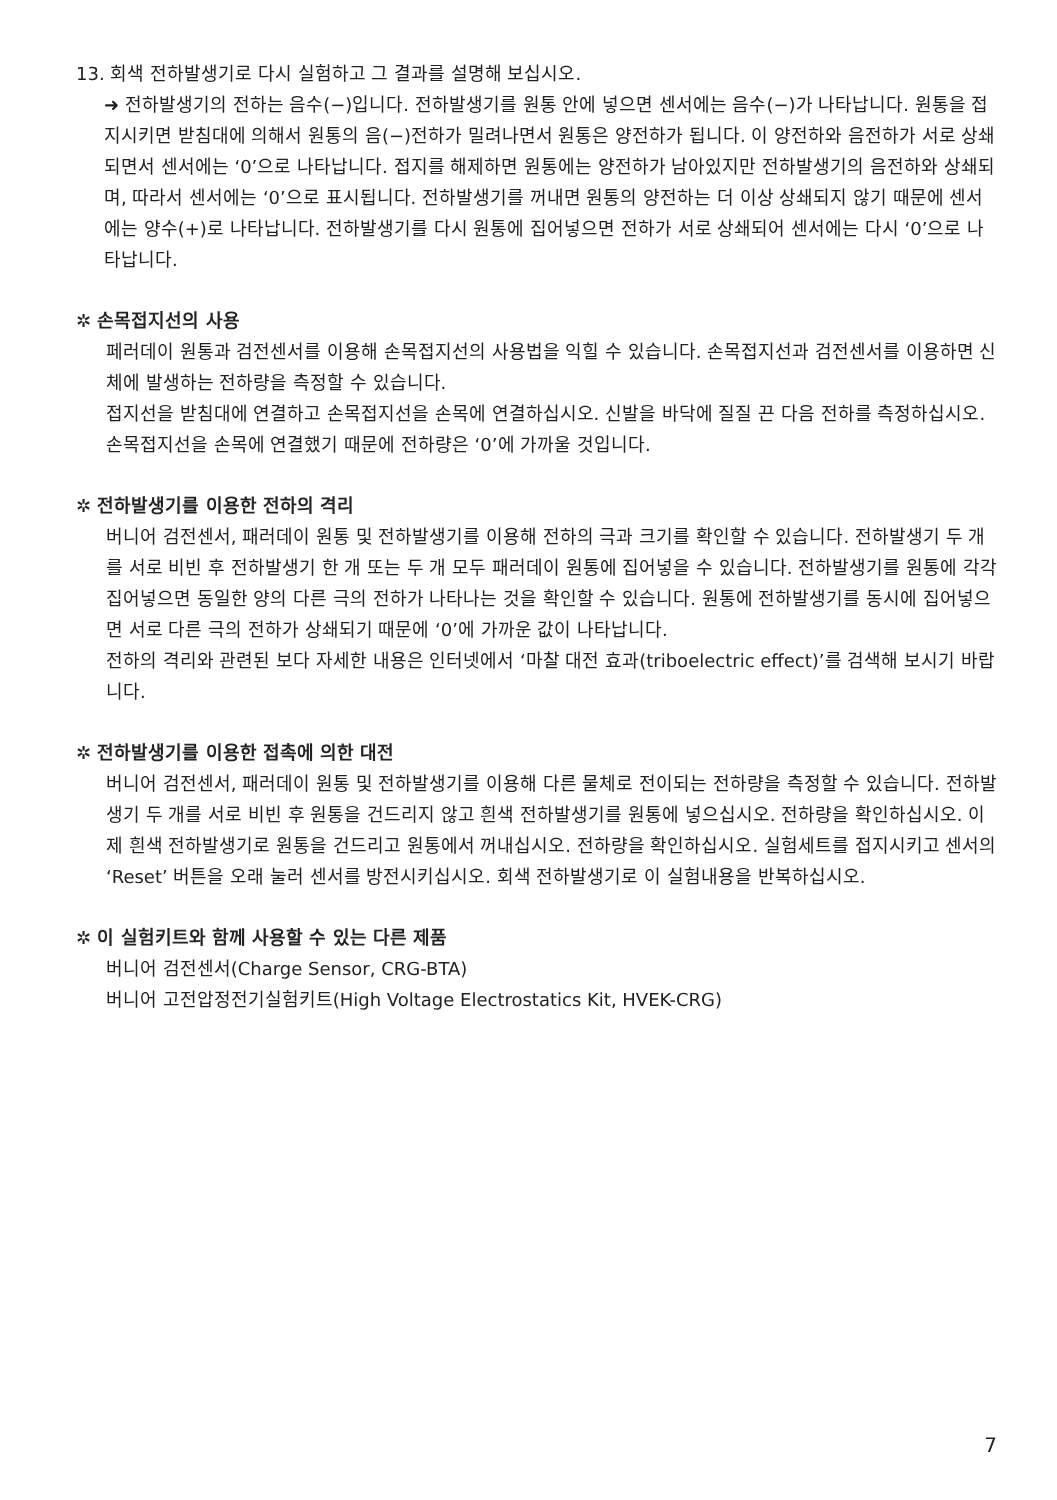13. 회색 전하발생기로 다시 실험하고 그 결과를 설명해 보십시오.
➜ 전하발생기의 전하는 음수(−)입니다. 전하발생기를 원통 안에 넣으면 센서에는 음수(−)가 나타납니다. 원통을 접지시키면 받침대에 의해서 원통의 음(−)전하가 밀려나면서 원통은 양전하가 됩니다. 이 양전하와 음전하가 서로 상쇄되면서 센서에는 ‘0’으로 나타납니다. 접지를 해제하면 원통에는 양전하가 남아있지만 전하발생기의 음전하와 상쇄되며, 따라서 센서에는 ‘0’으로 표시됩니다. 전하발생기를 꺼내면 원통의 양전하는 더 이상 상쇄되지 않기 때문에 센서에는 양수(+)로 나타납니다. 전하발생기를 다시 원통에 집어넣으면 전하가 서로 상쇄되어 센서에는 다시 ‘0’으로 나타납니다.
✲ 손목접지선의 사용
페러데이 원통과 검전센서를 이용해 손목접지선의 사용법을 익힐 수 있습니다. 손목접지선과 검전센서를 이용하면 신체에 발생하는 전하량을 측정할 수 있습니다.
접지선을 받침대에 연결하고 손목접지선을 손목에 연결하십시오. 신발을 바닥에 질질 끈 다음 전하를 측정하십시오. 손목접지선을 손목에 연결했기 때문에 전하량은 ‘0’에 가까울 것입니다.
✲ 전하발생기를 이용한 전하의 격리
버니어 검전센서, 패러데이 원통 및 전하발생기를 이용해 전하의 극과 크기를 확인할 수 있습니다. 전하발생기 두 개를 서로 비빈 후 전하발생기 한 개 또는 두 개 모두 패러데이 원통에 집어넣을 수 있습니다. 전하발생기를 원통에 각각 집어넣으면 동일한 양의 다른 극의 전하가 나타나는 것을 확인할 수 있습니다. 원통에 전하발생기를 동시에 집어넣으면 서로 다른 극의 전하가 상쇄되기 때문에 ‘0’에 가까운 값이 나타납니다.
전하의 격리와 관련된 보다 자세한 내용은 인터넷에서 ‘마찰 대전 효과(triboelectric effect)’를 검색해 보시기 바랍니다.
✲ 전하발생기를 이용한 접촉에 의한 대전
버니어 검전센서, 패러데이 원통 및 전하발생기를 이용해 다른 물체로 전이되는 전하량을 측정할 수 있습니다. 전하발생기 두 개를 서로 비빈 후 원통을 건드리지 않고 흰색 전하발생기를 원통에 넣으십시오. 전하량을 확인하십시오. 이제 흰색 전하발생기로 원통을 건드리고 원통에서 꺼내십시오. 전하량을 확인하십시오. 실험세트를 접지시키고 센서의 ‘Reset’ 버튼을 오래 눌러 센서를 방전시키십시오. 회색 전하발생기로 이 실험내용을 반복하십시오.
✲ 이 실험키트와 함께 사용할 수 있는 다른 제품
버니어 검전센서(Charge Sensor, CRG-BTA)
버니어 고전압정전기실험키트(High Voltage Electrostatics Kit, HVEK-CRG)
7